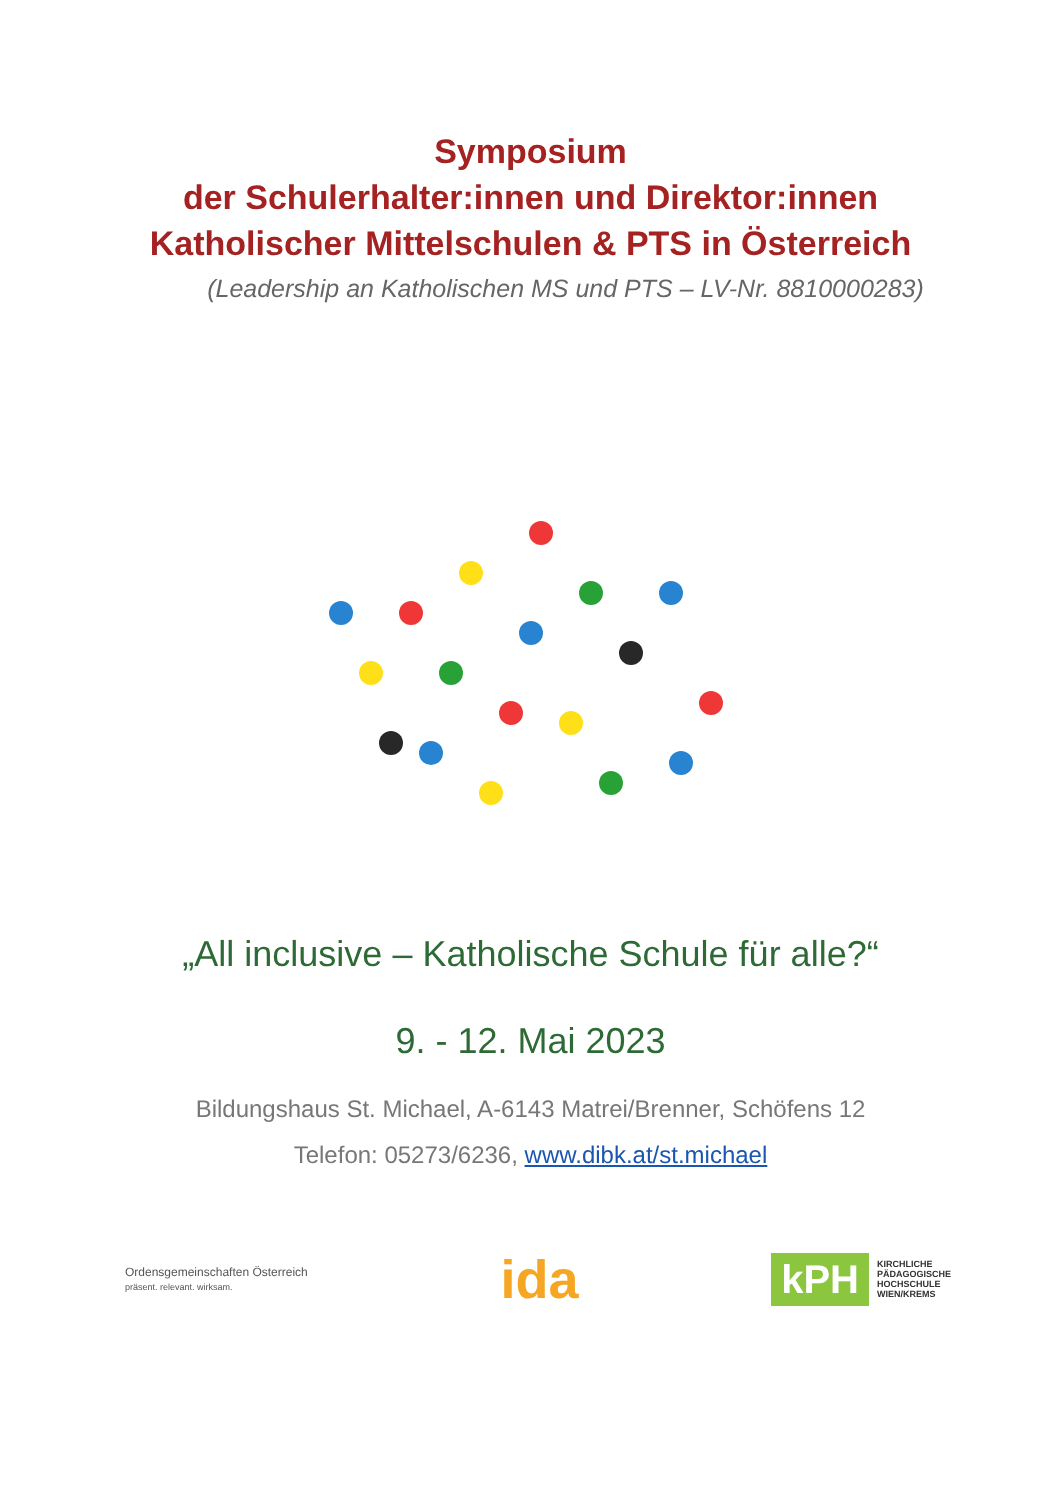Symposium
der Schulerhalter:innen und Direktor:innen
Katholischer Mittelschulen & PTS in Österreich
(Leadership an Katholischen MS und PTS – LV-Nr. 8810000283)
„All inclusive – Katholische Schule für alle?“
9. - 12. Mai 2023
Bildungshaus St. Michael, A-6143 Matrei/Brenner, Schöfens 12
Telefon: 05273/6236, www.dibk.at/st.michael
Ordensgemeinschaften Österreich
präsent. relevant. wirksam.
ida
kPH
KIRCHLICHE
PÄDAGOGISCHE
HOCHSCHULE
WIEN/KREMS